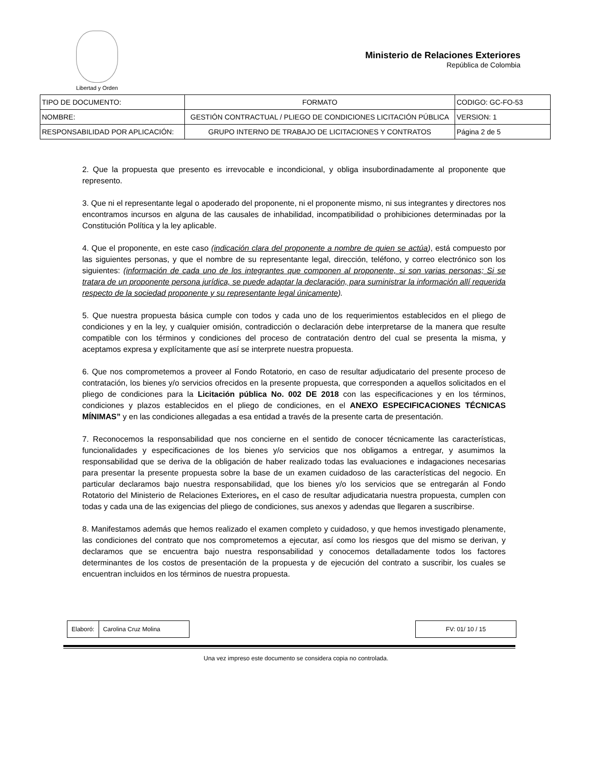Libertad y Orden
Ministerio de Relaciones Exteriores
República de Colombia
| TIPO DE DOCUMENTO: | FORMATO | CODIGO: GC-FO-53 |
| NOMBRE: | GESTIÓN CONTRACTUAL / PLIEGO DE CONDICIONES LICITACIÓN PÚBLICA | VERSION: 1 |
| RESPONSABILIDAD POR APLICACIÓN: | GRUPO INTERNO DE TRABAJO DE LICITACIONES Y CONTRATOS | Página 2 de 5 |
2. Que la propuesta que presento es irrevocable e incondicional, y obliga insubordinadamente al proponente que represento.
3. Que ni el representante legal o apoderado del proponente, ni el proponente mismo, ni sus integrantes y directores nos encontramos incursos en alguna de las causales de inhabilidad, incompatibilidad o prohibiciones determinadas por la Constitución Política y la ley aplicable.
4. Que el proponente, en este caso (indicación clara del proponente a nombre de quien se actúa), está compuesto por las siguientes personas, y que el nombre de su representante legal, dirección, teléfono, y correo electrónico son los siguientes: (información de cada uno de los integrantes que componen al proponente, si son varias personas; Si se tratara de un proponente persona jurídica, se puede adaptar la declaración, para suministrar la información allí requerida respecto de la sociedad proponente y su representante legal únicamente).
5. Que nuestra propuesta básica cumple con todos y cada uno de los requerimientos establecidos en el pliego de condiciones y en la ley, y cualquier omisión, contradicción o declaración debe interpretarse de la manera que resulte compatible con los términos y condiciones del proceso de contratación dentro del cual se presenta la misma, y aceptamos expresa y explícitamente que así se interprete nuestra propuesta.
6. Que nos comprometemos a proveer al Fondo Rotatorio, en caso de resultar adjudicatario del presente proceso de contratación, los bienes y/o servicios ofrecidos en la presente propuesta, que corresponden a aquellos solicitados en el pliego de condiciones para la Licitación pública No. 002 DE 2018 con las especificaciones y en los términos, condiciones y plazos establecidos en el pliego de condiciones, en el ANEXO ESPECIFICACIONES TÉCNICAS MÍNIMAS” y en las condiciones allegadas a esa entidad a través de la presente carta de presentación.
7. Reconocemos la responsabilidad que nos concierne en el sentido de conocer técnicamente las características, funcionalidades y especificaciones de los bienes y/o servicios que nos obligamos a entregar, y asumimos la responsabilidad que se deriva de la obligación de haber realizado todas las evaluaciones e indagaciones necesarias para presentar la presente propuesta sobre la base de un examen cuidadoso de las características del negocio. En particular declaramos bajo nuestra responsabilidad, que los bienes y/o los servicios que se entregarán al Fondo Rotatorio del Ministerio de Relaciones Exteriores, en el caso de resultar adjudicataria nuestra propuesta, cumplen con todas y cada una de las exigencias del pliego de condiciones, sus anexos y adendas que llegaren a suscribirse.
8. Manifestamos además que hemos realizado el examen completo y cuidadoso, y que hemos investigado plenamente, las condiciones del contrato que nos comprometemos a ejecutar, así como los riesgos que del mismo se derivan, y declaramos que se encuentra bajo nuestra responsabilidad y conocemos detalladamente todos los factores determinantes de los costos de presentación de la propuesta y de ejecución del contrato a suscribir, los cuales se encuentran incluidos en los términos de nuestra propuesta.
| Elaboró: | Carolina Cruz Molina |
| FV: 01/ 10 / 15 |
Una vez impreso este documento se considera copia no controlada.